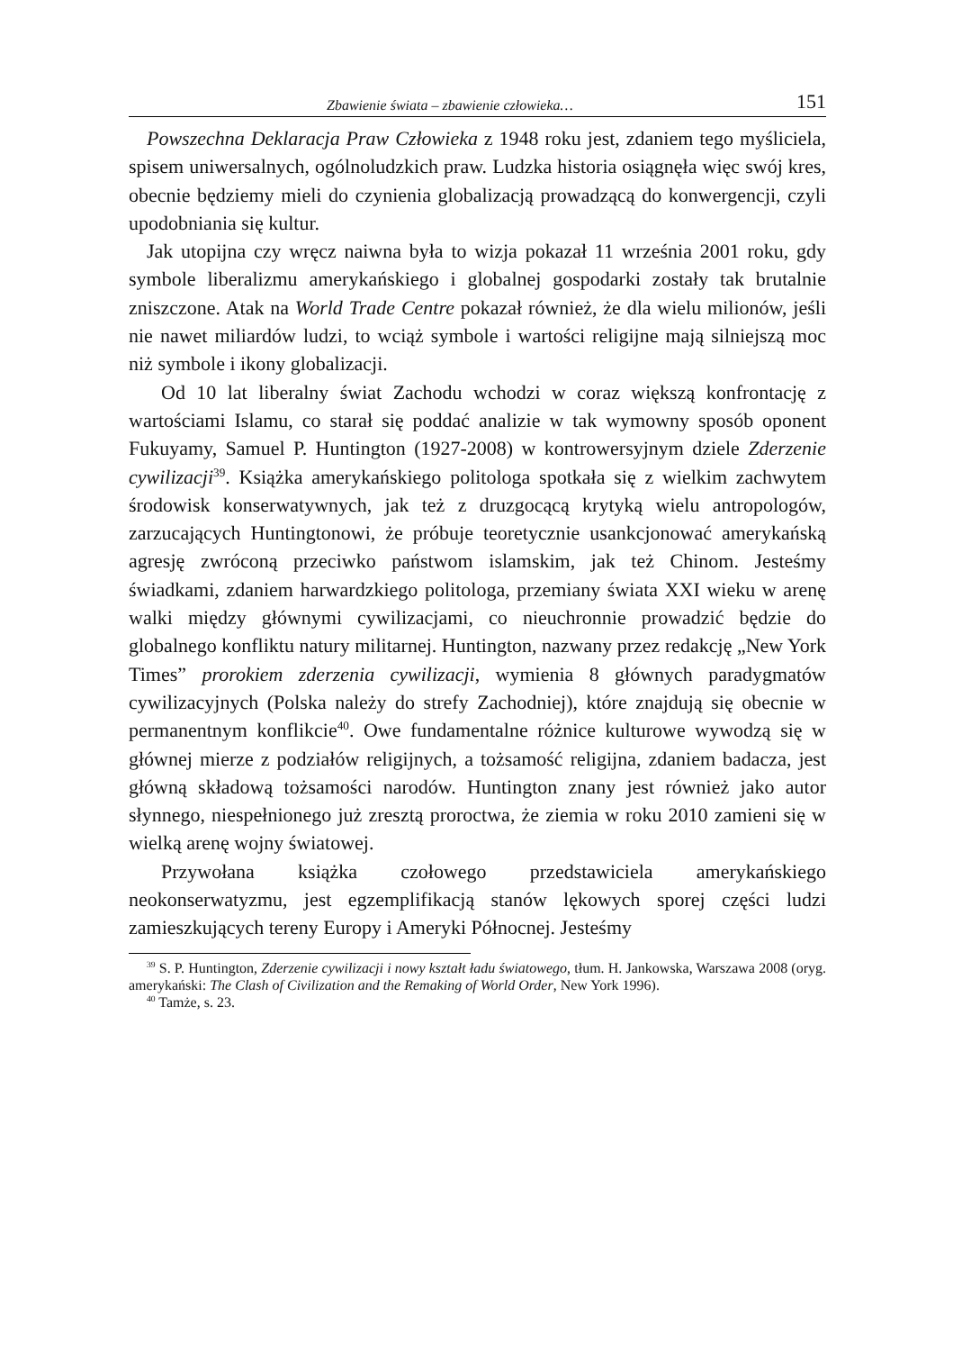Zbawienie świata – zbawienie człowieka… 151
Powszechna Deklaracja Praw Człowieka z 1948 roku jest, zdaniem tego myśliciela, spisem uniwersalnych, ogólnoludzkich praw. Ludzka historia osiągnęła więc swój kres, obecnie będziemy mieli do czynienia globalizacją prowadzącą do konwergencji, czyli upodobniania się kultur.
Jak utopijna czy wręcz naiwna była to wizja pokazał 11 września 2001 roku, gdy symbole liberalizmu amerykańskiego i globalnej gospodarki zostały tak brutalnie zniszczone. Atak na World Trade Centre pokazał również, że dla wielu milionów, jeśli nie nawet miliardów ludzi, to wciąż symbole i wartości religijne mają silniejszą moc niż symbole i ikony globalizacji.
Od 10 lat liberalny świat Zachodu wchodzi w coraz większą konfrontację z wartościami Islamu, co starał się poddać analizie w tak wymowny sposób oponent Fukuyamy, Samuel P. Huntington (1927-2008) w kontrowersyjnym dziele Zderzenie cywilizacji<sup>39</sup>. Książka amerykańskiego politologa spotkała się z wielkim zachwytem środowisk konserwatywnych, jak też z druzgocącą krytyką wielu antropologów, zarzucających Huntingtonowi, że próbuje teoretycznie usankcjonować amerykańską agresję zwróconą przeciwko państwom islamskim, jak też Chinom. Jesteśmy świadkami, zdaniem harwardzkiego politologa, przemiany świata XXI wieku w arenę walki między głównymi cywilizacjami, co nieuchronnie prowadzić będzie do globalnego konfliktu natury militarnej. Huntington, nazwany przez redakcję „New York Times” prorokiem zderzenia cywilizacji, wymienia 8 głównych paradygmatów cywilizacyjnych (Polska należy do strefy Zachodniej), które znajdują się obecnie w permanentnym konflikcie<sup>40</sup>. Owe fundamentalne różnice kulturowe wywodzą się w głównej mierze z podziałów religijnych, a tożsamość religijna, zdaniem badacza, jest główną składową tożsamości narodów. Huntington znany jest również jako autor słynnego, niespełnionego już zresztą proroctwa, że ziemia w roku 2010 zamieni się w wielką arenę wojny światowej.
Przywołana książka czołowego przedstawiciela amerykańskiego neokonserwatyzmu, jest egzemplifikacją stanów lękowych sporej części ludzi zamieszkujących tereny Europy i Ameryki Północnej. Jesteśmy
<sup>39</sup> S. P. Huntington, Zderzenie cywilizacji i nowy kształt ładu światowego, tłum. H. Jankowska, Warszawa 2008 (oryg. amerykański: The Clash of Civilization and the Remaking of World Order, New York 1996).
<sup>40</sup> Tamże, s. 23.